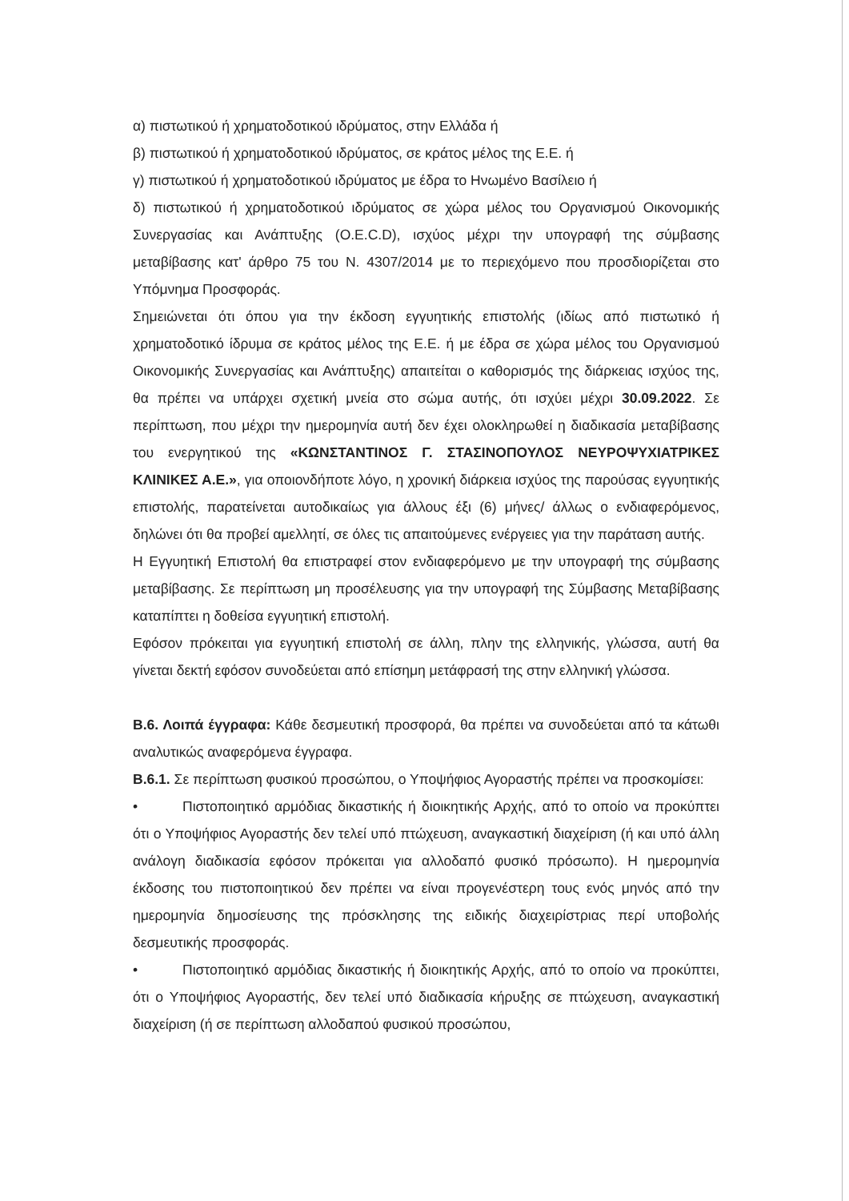α) πιστωτικού ή χρηματοδοτικού ιδρύματος, στην Ελλάδα ή
β) πιστωτικού ή χρηματοδοτικού ιδρύματος, σε κράτος μέλος της Ε.Ε. ή
γ) πιστωτικού ή χρηματοδοτικού ιδρύματος με έδρα το Ηνωμένο Βασίλειο ή
δ) πιστωτικού ή χρηματοδοτικού ιδρύματος σε χώρα μέλος του Οργανισμού Οικονομικής Συνεργασίας και Ανάπτυξης (O.E.C.D), ισχύος μέχρι την υπογραφή της σύμβασης μεταβίβασης κατ' άρθρο 75 του Ν. 4307/2014 με το περιεχόμενο που προσδιορίζεται στο Υπόμνημα Προσφοράς.
Σημειώνεται ότι όπου για την έκδοση εγγυητικής επιστολής (ιδίως από πιστωτικό ή χρηματοδοτικό ίδρυμα σε κράτος μέλος της Ε.Ε. ή με έδρα σε χώρα μέλος του Οργανισμού Οικονομικής Συνεργασίας και Ανάπτυξης) απαιτείται ο καθορισμός της διάρκειας ισχύος της, θα πρέπει να υπάρχει σχετική μνεία στο σώμα αυτής, ότι ισχύει μέχρι 30.09.2022. Σε περίπτωση, που μέχρι την ημερομηνία αυτή δεν έχει ολοκληρωθεί η διαδικασία μεταβίβασης του ενεργητικού της «ΚΩΝΣΤΑΝΤΙΝΟΣ Γ. ΣΤΑΣΙΝΟΠΟΥΛΟΣ ΝΕΥΡΟΨΥΧΙΑΤΡΙΚΕΣ ΚΛΙΝΙΚΕΣ Α.Ε.», για οποιονδήποτε λόγο, η χρονική διάρκεια ισχύος της παρούσας εγγυητικής επιστολής, παρατείνεται αυτοδικαίως για άλλους έξι (6) μήνες/ άλλως ο ενδιαφερόμενος, δηλώνει ότι θα προβεί αμελλητί, σε όλες τις απαιτούμενες ενέργειες για την παράταση αυτής.
Η Εγγυητική Επιστολή θα επιστραφεί στον ενδιαφερόμενο με την υπογραφή της σύμβασης μεταβίβασης. Σε περίπτωση μη προσέλευσης για την υπογραφή της Σύμβασης Μεταβίβασης καταπίπτει η δοθείσα εγγυητική επιστολή.
Εφόσον πρόκειται για εγγυητική επιστολή σε άλλη, πλην της ελληνικής, γλώσσα, αυτή θα γίνεται δεκτή εφόσον συνοδεύεται από επίσημη μετάφρασή της στην ελληνική γλώσσα.
Β.6. Λοιπά έγγραφα: Κάθε δεσμευτική προσφορά, θα πρέπει να συνοδεύεται από τα κάτωθι αναλυτικώς αναφερόμενα έγγραφα.
Β.6.1. Σε περίπτωση φυσικού προσώπου, ο Υποψήφιος Αγοραστής πρέπει να προσκομίσει:
• Πιστοποιητικό αρμόδιας δικαστικής ή διοικητικής Αρχής, από το οποίο να προκύπτει ότι ο Υποψήφιος Αγοραστής δεν τελεί υπό πτώχευση, αναγκαστική διαχείριση (ή και υπό άλλη ανάλογη διαδικασία εφόσον πρόκειται για αλλοδαπό φυσικό πρόσωπο). Η ημερομηνία έκδοσης του πιστοποιητικού δεν πρέπει να είναι προγενέστερη τους ενός μηνός από την ημερομηνία δημοσίευσης της πρόσκλησης της ειδικής διαχειρίστριας περί υποβολής δεσμευτικής προσφοράς.
• Πιστοποιητικό αρμόδιας δικαστικής ή διοικητικής Αρχής, από το οποίο να προκύπτει, ότι ο Υποψήφιος Αγοραστής, δεν τελεί υπό διαδικασία κήρυξης σε πτώχευση, αναγκαστική διαχείριση (ή σε περίπτωση αλλοδαπού φυσικού προσώπου,